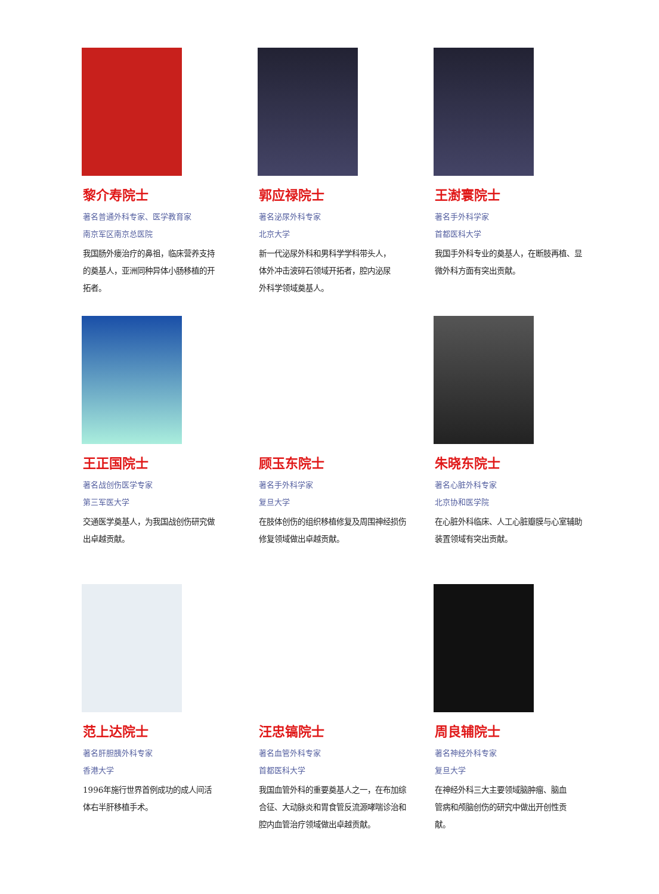黎介寿院士
著名普通外科专家、医学教育家
南京军区南京总医院
我国肠外瘘治疗的鼻祖，临床营养支持的奠基人，亚洲同种异体小肠移植的开拓者。
郭应禄院士
著名泌尿外科专家
北京大学
新一代泌尿外科和男科学学科带头人，体外冲击波碎石领域开拓者，腔内泌尿外科学领域奠基人。
王澍寰院士
著名手外科学家
首都医科大学
我国手外科专业的奠基人，在断肢再植、显微外科方面有突出贡献。
王正国院士
著名战创伤医学专家
第三军医大学
交通医学奠基人，为我国战创伤研究做出卓越贡献。
顾玉东院士
著名手外科学家
复旦大学
在肢体创伤的组织移植修复及周围神经损伤修复领域做出卓越贡献。
朱晓东院士
著名心脏外科专家
北京协和医学院
在心脏外科临床、人工心脏瓣膜与心室辅助装置领域有突出贡献。
范上达院士
著名肝胆胰外科专家
香港大学
1996年施行世界首例成功的成人间活体右半肝移植手术。
汪忠镐院士
著名血管外科专家
首都医科大学
我国血管外科的重要奠基人之一，在布加综合征、大动脉炎和胃食管反流源哮喘诊治和腔内血管治疗领域做出卓越贡献。
周良辅院士
著名神经外科专家
复旦大学
在神经外科三大主要领域脑肿瘤、脑血管病和颅脑创伤的研究中做出开创性贡献。